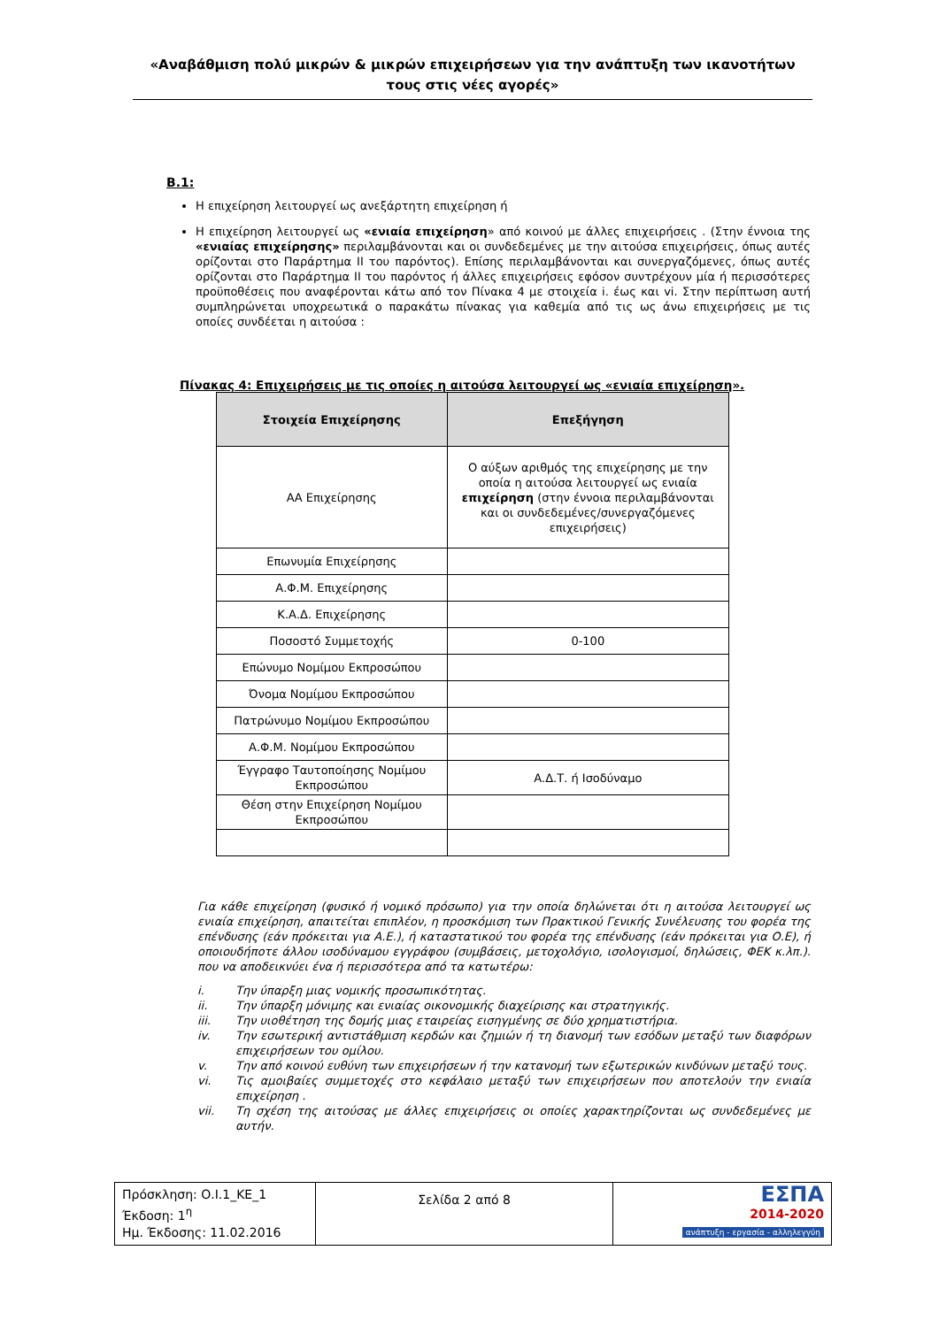«Αναβάθμιση πολύ μικρών & μικρών επιχειρήσεων για την ανάπτυξη των ικανοτήτων τους στις νέες αγορές»
Β.1:
Η επιχείρηση λειτουργεί ως ανεξάρτητη επιχείρηση ή
Η επιχείρηση λειτουργεί ως «ενιαία επιχείρηση» από κοινού με άλλες επιχειρήσεις . (Στην έννοια της «ενιαίας επιχείρησης» περιλαμβάνονται και οι συνδεδεμένες με την αιτούσα επιχειρήσεις, όπως αυτές ορίζονται στο Παράρτημα ΙΙ του παρόντος). Επίσης περιλαμβάνονται και συνεργαζόμενες, όπως αυτές ορίζονται στο Παράρτημα ΙΙ του παρόντος ή άλλες επιχειρήσεις εφόσον συντρέχουν μία ή περισσότερες προϋποθέσεις που αναφέρονται κάτω από τον Πίνακα 4 με στοιχεία i. έως και vi. Στην περίπτωση αυτή συμπληρώνεται υποχρεωτικά ο παρακάτω πίνακας για καθεμία από τις ως άνω επιχειρήσεις με τις οποίες συνδέεται η αιτούσα :
Πίνακας 4: Επιχειρήσεις με τις οποίες η αιτούσα λειτουργεί ως «ενιαία επιχείρηση».
| Στοιχεία Επιχείρησης | Επεξήγηση |
| --- | --- |
| ΑΑ Επιχείρησης | Ο αύξων αριθμός της επιχείρησης με την οποία η αιτούσα λειτουργεί ως ενιαία επιχείρηση (στην έννοια περιλαμβάνονται και οι συνδεδεμένες/συνεργαζόμενες επιχειρήσεις) |
| Επωνυμία Επιχείρησης | |
| Α.Φ.Μ. Επιχείρησης | |
| Κ.Α.Δ. Επιχείρησης | |
| Ποσοστό Συμμετοχής | 0-100 |
| Επώνυμο Νομίμου Εκπροσώπου | |
| Όνομα Νομίμου Εκπροσώπου | |
| Πατρώνυμο Νομίμου Εκπροσώπου | |
| Α.Φ.Μ. Νομίμου Εκπροσώπου | |
| Έγγραφο Ταυτοποίησης Νομίμου Εκπροσώπου | Α.Δ.Τ. ή Ισοδύναμο |
| Θέση στην Επιχείρηση Νομίμου Εκπροσώπου | |
Για κάθε επιχείρηση (φυσικό ή νομικό πρόσωπο) για την οποία δηλώνεται ότι η αιτούσα λειτουργεί ως ενιαία επιχείρηση, απαιτείται επιπλέον, η προσκόμιση των Πρακτικού Γενικής Συνέλευσης του φορέα της επένδυσης (εάν πρόκειται για Α.Ε.), ή καταστατικού του φορέα της επένδυσης (εάν πρόκειται για Ο.Ε), ή οποιουδήποτε άλλου ισοδύναμου εγγράφου (συμβάσεις, μετοχολόγιο, ισολογισμοί, δηλώσεις, ΦΕΚ κ.λπ.). που να αποδεικνύει ένα ή περισσότερα από τα κατωτέρω:
i. Την ύπαρξη μιας νομικής προσωπικότητας.
ii. Την ύπαρξη μόνιμης και ενιαίας οικονομικής διαχείρισης και στρατηγικής.
iii. Την υιοθέτηση της δομής μιας εταιρείας εισηγμένης σε δύο χρηματιστήρια.
iv. Την εσωτερική αντιστάθμιση κερδών και ζημιών ή τη διανομή των εσόδων μεταξύ των διαφόρων επιχειρήσεων του ομίλου.
v. Την από κοινού ευθύνη των επιχειρήσεων ή την κατανομή των εξωτερικών κινδύνων μεταξύ τους.
vi. Τις αμοιβαίες συμμετοχές στο κεφάλαιο μεταξύ των επιχειρήσεων που αποτελούν την ενιαία επιχείρηση .
vii. Τη σχέση της αιτούσας με άλλες επιχειρήσεις οι οποίες χαρακτηρίζονται ως συνδεδεμένες με αυτήν.
| Πρόσκληση: Ο.Ι.1_ΚΕ_1 Έκδοση: 1<sup>η</sup> Ημ. Έκδοσης: 11.02.2016 | Σελίδα 2 από 8 | ΕΣΠΑ 2014-2020 ανάπτυξη - εργασία - αλληλεγγύη |